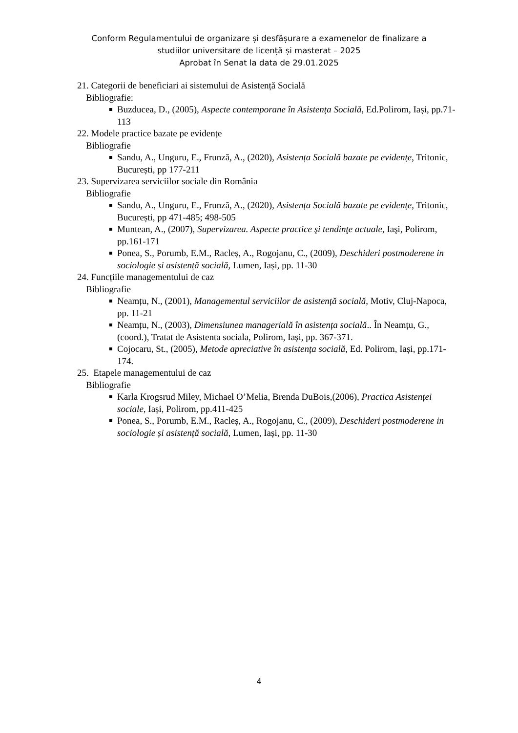Conform Regulamentului de organizare și desfășurare a examenelor de finalizare a
studiilor universitare de licență și masterat – 2025
Aprobat în Senat la data de 29.01.2025
21. Categorii de beneficiari ai sistemului de Asistență Socială
Bibliografie:
Buzducea, D., (2005), Aspecte contemporane în Asistența Socială, Ed.Polirom, Iași, pp.71-113
22. Modele practice bazate pe evidențe
Bibliografie
Sandu, A., Unguru, E., Frunză, A., (2020), Asistența Socială bazate pe evidențe, Tritonic, București, pp 177-211
23. Supervizarea serviciilor sociale din România
Bibliografie
Sandu, A., Unguru, E., Frunză, A., (2020), Asistența Socială bazate pe evidențe, Tritonic, București, pp 471-485; 498-505
Muntean, A., (2007), Supervizarea. Aspecte practice şi tendinţe actuale, Iaşi, Polirom, pp.161-171
Ponea, S., Porumb, E.M., Racleș, A., Rogojanu, C., (2009), Deschideri postmoderene in sociologie și asistență socială, Lumen, Iași, pp. 11-30
24. Funcțiile managementului de caz
Bibliografie
Neamțu, N., (2001), Managementul serviciilor de asistență socială, Motiv, Cluj-Napoca, pp. 11-21
Neamțu, N., (2003), Dimensiunea managerială în asistența socială.. În Neamțu, G., (coord.), Tratat de Asistenta sociala, Polirom, Iași, pp. 367-371.
Cojocaru, St., (2005), Metode apreciative în asistența socială, Ed. Polirom, Iași, pp.171-174.
25. Etapele managementului de caz
Bibliografie
Karla Krogsrud Miley, Michael O’Melia, Brenda DuBois,(2006), Practica Asistenței sociale, Iași, Polirom, pp.411-425
Ponea, S., Porumb, E.M., Racleș, A., Rogojanu, C., (2009), Deschideri postmoderene in sociologie și asistență socială, Lumen, Iași, pp. 11-30
4